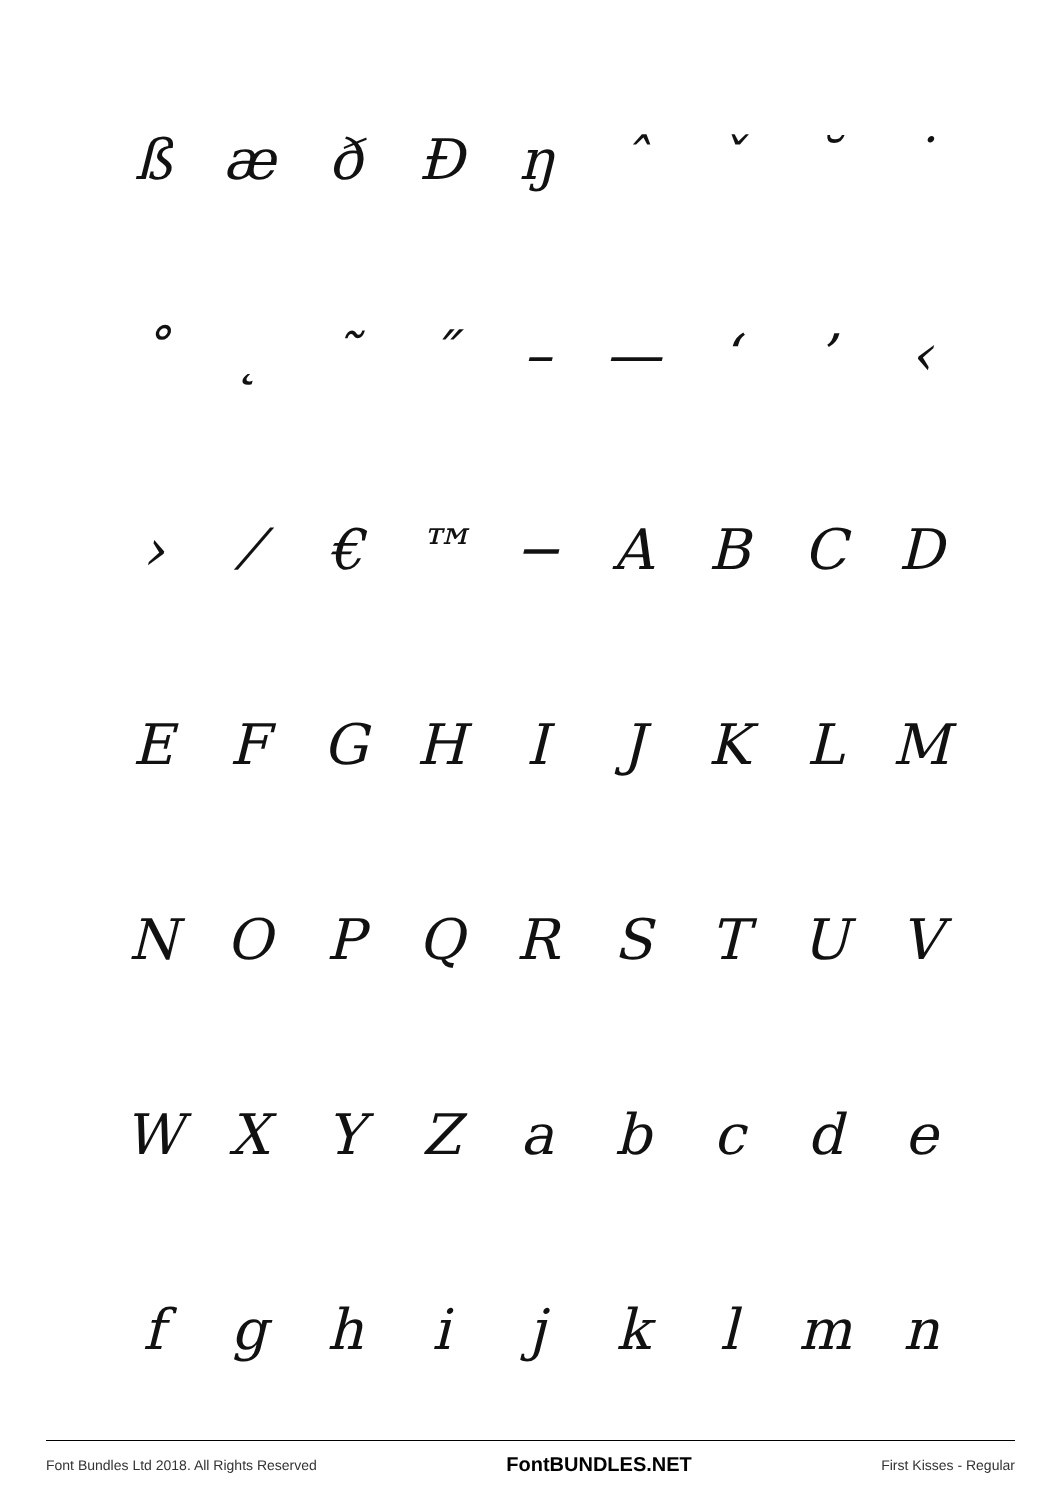ßæðĐŋˆˇ ˘ ˙
˚ ˛ ˜ ˝ – — ‘’ ‹
› ⁄ € ™ − ABCD
EFGHIJKLM
NOPQRSTUV
WXYZabcde
fghijklmn
Font Bundles Ltd 2018. All Rights Reserved FontBUNDLES.NET First Kisses - Regular